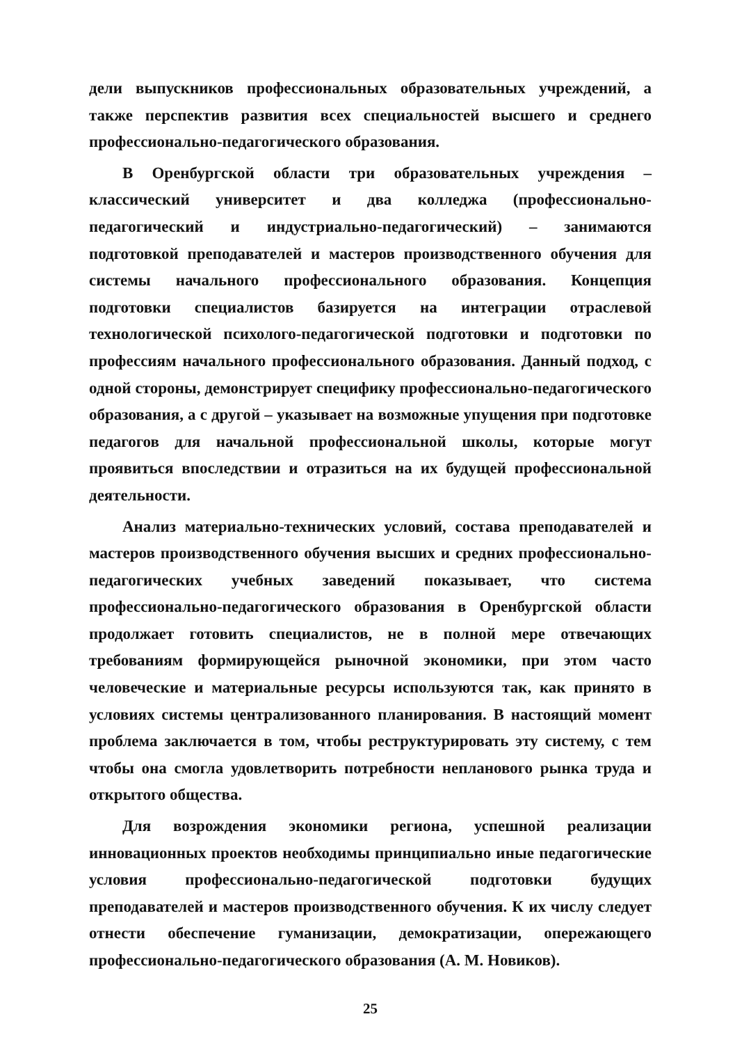дели выпускников профессиональных образовательных учреждений, а также перспектив развития всех специальностей высшего и среднего профессионально-педагогического образования.
В Оренбургской области три образовательных учреждения – классический университет и два колледжа (профессионально-педагогический и индустриально-педагогический) – занимаются подготовкой преподавателей и мастеров производственного обучения для системы начального профессионального образования. Концепция подготовки специалистов базируется на интеграции отраслевой технологической психолого-педагогической подготовки и подготовки по профессиям начального профессионального образования. Данный подход, с одной стороны, демонстрирует специфику профессионально-педагогического образования, а с другой – указывает на возможные упущения при подготовке педагогов для начальной профессиональной школы, которые могут проявиться впоследствии и отразиться на их будущей профессиональной деятельности.
Анализ материально-технических условий, состава преподавателей и мастеров производственного обучения высших и средних профессионально-педагогических учебных заведений показывает, что система профессионально-педагогического образования в Оренбургской области продолжает готовить специалистов, не в полной мере отвечающих требованиям формирующейся рыночной экономики, при этом часто человеческие и материальные ресурсы используются так, как принято в условиях системы централизованного планирования. В настоящий момент проблема заключается в том, чтобы реструктурировать эту систему, с тем чтобы она смогла удовлетворить потребности непланового рынка труда и открытого общества.
Для возрождения экономики региона, успешной реализации инновационных проектов необходимы принципиально иные педагогические условия профессионально-педагогической подготовки будущих преподавателей и мастеров производственного обучения. К их числу следует отнести обеспечение гуманизации, демократизации, опережающего профессионально-педагогического образования (А. М. Новиков).
25